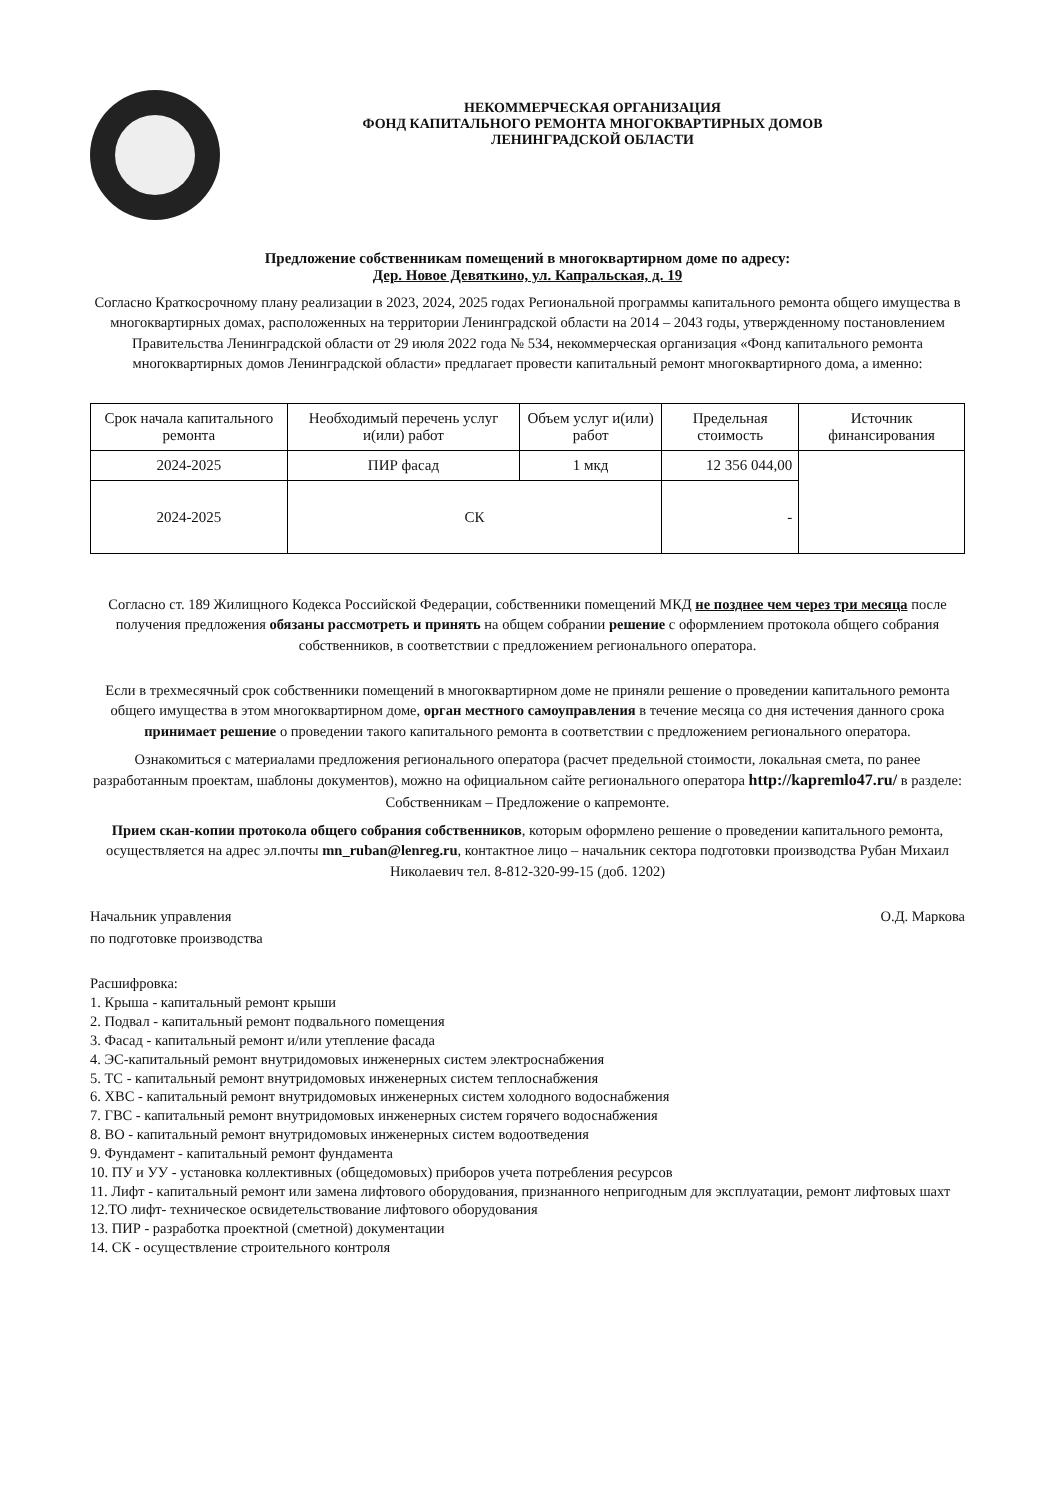НЕКОММЕРЧЕСКАЯ ОРГАНИЗАЦИЯ
ФОНД КАПИТАЛЬНОГО РЕМОНТА МНОГОКВАРТИРНЫХ ДОМОВ
ЛЕНИНГРАДСКОЙ ОБЛАСТИ
Предложение собственникам помещений в многоквартирном доме по адресу:
Дер. Новое Девяткино, ул. Капральская, д. 19
Согласно Краткосрочному плану реализации в 2023, 2024, 2025 годах Региональной программы капитального ремонта общего имущества в многоквартирных домах, расположенных на территории Ленинградской области на 2014 – 2043 годы, утвержденному постановлением Правительства Ленинградской области от 29 июля 2022 года № 534, некоммерческая организация «Фонд капитального ремонта многоквартирных домов Ленинградской области» предлагает провести капитальный ремонт многоквартирного дома, а именно:
| Срок начала капитального ремонта | Необходимый перечень услуг и(или) работ | Объем услуг и(или) работ | Предельная стоимость | Источник финансирования |
| --- | --- | --- | --- | --- |
| 2024-2025 | ПИР фасад | 1 мкд | 12 356 044,00 | |
| 2024-2025 | СК | | - | |
Согласно ст. 189 Жилищного Кодекса Российской Федерации, собственники помещений МКД не позднее чем через три месяца после получения предложения обязаны рассмотреть и принять на общем собрании решение с оформлением протокола общего собрания собственников, в соответствии с предложением регионального оператора.
Если в трехмесячный срок собственники помещений в многоквартирном доме не приняли решение о проведении капитального ремонта общего имущества в этом многоквартирном доме, орган местного самоуправления в течение месяца со дня истечения данного срока принимает решение о проведении такого капитального ремонта в соответствии с предложением регионального оператора.
Ознакомиться с материалами предложения регионального оператора (расчет предельной стоимости, локальная смета, по ранее разработанным проектам, шаблоны документов), можно на официальном сайте регионального оператора http://kapremlo47.ru/ в разделе: Собственникам – Предложение о капремонте.
Прием скан-копии протокола общего собрания собственников, которым оформлено решение о проведении капитального ремонта, осуществляется на адрес эл.почты mn_ruban@lenreg.ru, контактное лицо – начальник сектора подготовки производства Рубан Михаил Николаевич тел. 8-812-320-99-15 (доб. 1202)
Начальник управления
по подготовке производства
О.Д. Маркова
Расшифровка:
1. Крыша - капитальный ремонт крыши
2. Подвал - капитальный ремонт подвального помещения
3. Фасад - капитальный ремонт и/или утепление фасада
4. ЭС-капитальный ремонт внутридомовых инженерных систем электроснабжения
5. ТС - капитальный ремонт внутридомовых инженерных систем теплоснабжения
6. ХВС - капитальный ремонт внутридомовых инженерных систем холодного водоснабжения
7. ГВС - капитальный ремонт внутридомовых инженерных систем горячего водоснабжения
8. ВО - капитальный ремонт внутридомовых инженерных систем водоотведения
9. Фундамент - капитальный ремонт фундамента
10. ПУ и УУ - установка коллективных (общедомовых) приборов учета потребления ресурсов
11. Лифт - капитальный ремонт или замена лифтового оборудования, признанного непригодным для эксплуатации, ремонт лифтовых шахт
12.ТО лифт- техническое освидетельствование лифтового оборудования
13. ПИР - разработка проектной (сметной) документации
14. СК - осуществление строительного контроля